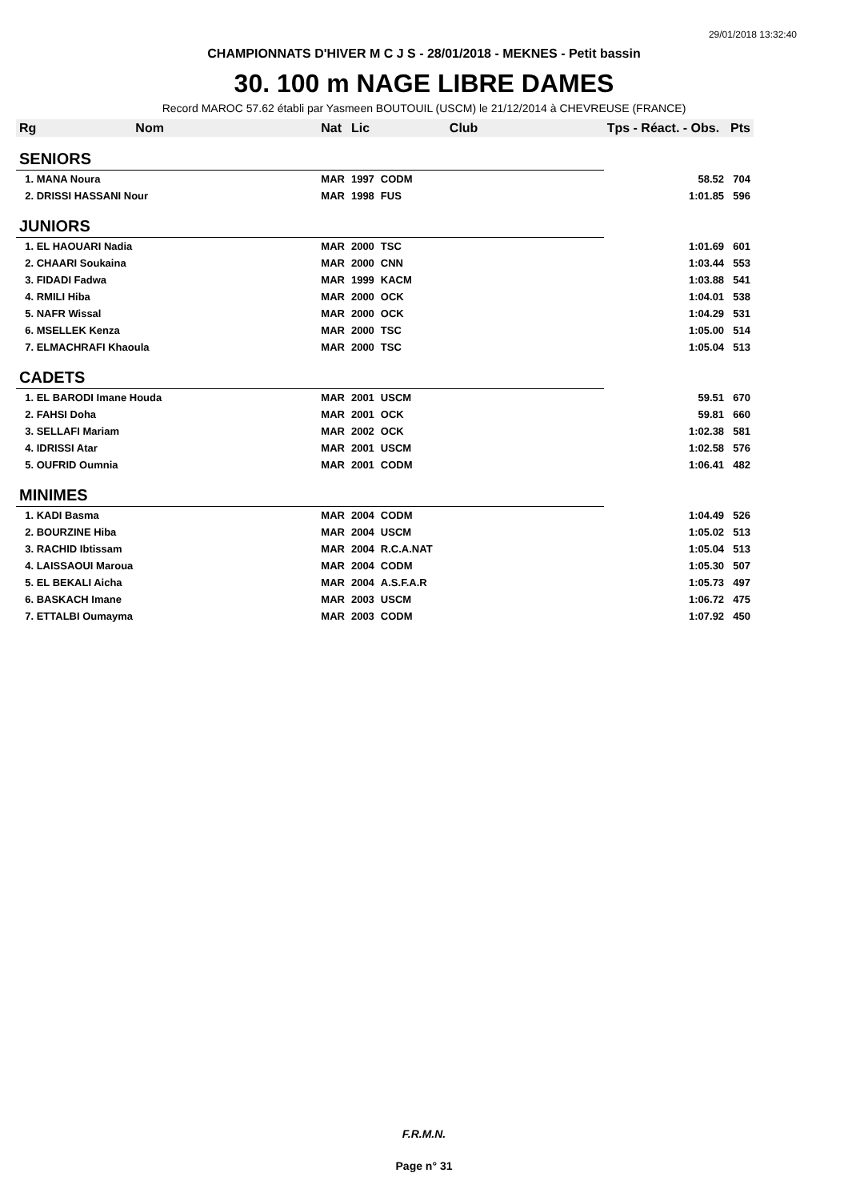29/01/2018 13:32:40
CHAMPIONNATS D'HIVER M C J S - 28/01/2018 - MEKNES - Petit bassin
30. 100 m NAGE LIBRE DAMES
Record MAROC 57.62 établi par Yasmeen BOUTOUIL (USCM) le 21/12/2014 à CHEVREUSE (FRANCE)
| Rg | Nom | Nat | Lic | Club | Tps - Réact. - Obs. | Pts |
| --- | --- | --- | --- | --- | --- | --- |
| SENIORS | | | | | | |
| 1. MANA Noura | | MAR | 1997 | CODM | 58.52 | 704 |
| 2. DRISSI HASSANI Nour | | MAR | 1998 | FUS | 1:01.85 | 596 |
| JUNIORS | | | | | | |
| 1. EL HAOUARI Nadia | | MAR | 2000 | TSC | 1:01.69 | 601 |
| 2. CHAARI Soukaina | | MAR | 2000 | CNN | 1:03.44 | 553 |
| 3. FIDADI Fadwa | | MAR | 1999 | KACM | 1:03.88 | 541 |
| 4. RMILI Hiba | | MAR | 2000 | OCK | 1:04.01 | 538 |
| 5. NAFR Wissal | | MAR | 2000 | OCK | 1:04.29 | 531 |
| 6. MSELLEK Kenza | | MAR | 2000 | TSC | 1:05.00 | 514 |
| 7. ELMACHRAFI Khaoula | | MAR | 2000 | TSC | 1:05.04 | 513 |
| CADETS | | | | | | |
| 1. EL BARODI Imane Houda | | MAR | 2001 | USCM | 59.51 | 670 |
| 2. FAHSI Doha | | MAR | 2001 | OCK | 59.81 | 660 |
| 3. SELLAFI Mariam | | MAR | 2002 | OCK | 1:02.38 | 581 |
| 4. IDRISSI Atar | | MAR | 2001 | USCM | 1:02.58 | 576 |
| 5. OUFRID Oumnia | | MAR | 2001 | CODM | 1:06.41 | 482 |
| MINIMES | | | | | | |
| 1. KADI Basma | | MAR | 2004 | CODM | 1:04.49 | 526 |
| 2. BOURZINE Hiba | | MAR | 2004 | USCM | 1:05.02 | 513 |
| 3. RACHID Ibtissam | | MAR | 2004 | R.C.A.NAT | 1:05.04 | 513 |
| 4. LAISSAOUI Maroua | | MAR | 2004 | CODM | 1:05.30 | 507 |
| 5. EL BEKALI Aicha | | MAR | 2004 | A.S.F.A.R | 1:05.73 | 497 |
| 6. BASKACH Imane | | MAR | 2003 | USCM | 1:06.72 | 475 |
| 7. ETTALBI Oumayma | | MAR | 2003 | CODM | 1:07.92 | 450 |
F.R.M.N.
Page n° 31